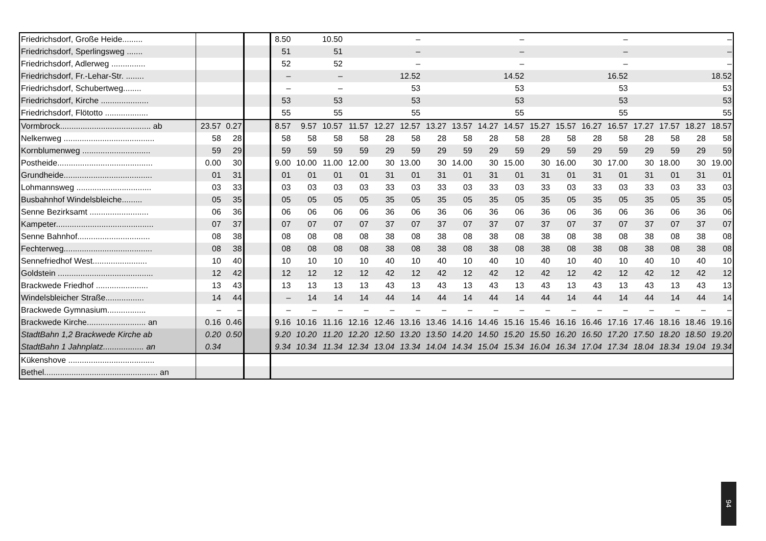| Friedrichsdorf, Große Heide......... | | | | 8.50 | | 10.50 | | | – | | | | – | | | | – | | | | – |
| Friedrichsdorf, Sperlingsweg ....... | | | | 51 | | 51 | | | – | | | | – | | | | – | | | | – |
| Friedrichsdorf, Adlerweg ............... | | | | 52 | | 52 | | | – | | | | – | | | | – | | | | – |
| Friedrichsdorf, Fr.-Lehar-Str. ........ | | | | – | | – | | | 12.52 | | | | 14.52 | | | | 16.52 | | | | 18.52 |
| Friedrichsdorf, Schubertweg........ | | | | – | | – | | | 53 | | | | 53 | | | | 53 | | | | 53 |
| Friedrichsdorf, Kirche ..................... | | | | 53 | | 53 | | | 53 | | | | 53 | | | | 53 | | | | 53 |
| Friedrichsdorf, Flötotto ................... | | | | 55 | | 55 | | | 55 | | | | 55 | | | | 55 | | | | 55 |
| Vormbrock........................................ ab | 23.57 | 0.27 | | 8.57 | 9.57 | 10.57 | 11.57 | 12.27 | 12.57 | 13.27 | 13.57 | 14.27 | 14.57 | 15.27 | 15.57 | 16.27 | 16.57 | 17.27 | 17.57 | 18.27 | 18.57 |
| Nelkenweg ........................................ | 58 | 28 | | 58 | 58 | 58 | 58 | 28 | 58 | 28 | 58 | 28 | 58 | 28 | 58 | 28 | 58 | 28 | 58 | 28 | 58 |
| Kornblumenweg .............................. | 59 | 29 | | 59 | 59 | 59 | 59 | 29 | 59 | 29 | 59 | 29 | 59 | 29 | 59 | 29 | 59 | 29 | 59 | 29 | 59 |
| Postheide.......................................... | 0.00 | 30 | | 9.00 | 10.00 | 11.00 | 12.00 | 30 | 13.00 | 30 | 14.00 | 30 | 15.00 | 30 | 16.00 | 30 | 17.00 | 30 | 18.00 | 30 | 19.00 |
| Grundheide....................................... | 01 | 31 | | 01 | 01 | 01 | 01 | 31 | 01 | 31 | 01 | 31 | 01 | 31 | 01 | 31 | 01 | 31 | 01 | 31 | 01 |
| Lohmannsweg ................................. | 03 | 33 | | 03 | 03 | 03 | 03 | 33 | 03 | 33 | 03 | 33 | 03 | 33 | 03 | 33 | 03 | 33 | 03 | 33 | 03 |
| Busbahnhof Windelsbleiche......... | 05 | 35 | | 05 | 05 | 05 | 05 | 35 | 05 | 35 | 05 | 35 | 05 | 35 | 05 | 35 | 05 | 35 | 05 | 35 | 05 |
| Senne Bezirksamt .......................... | 06 | 36 | | 06 | 06 | 06 | 06 | 36 | 06 | 36 | 06 | 36 | 06 | 36 | 06 | 36 | 06 | 36 | 06 | 36 | 06 |
| Kampeter........................................... | 07 | 37 | | 07 | 07 | 07 | 07 | 37 | 07 | 37 | 07 | 37 | 07 | 37 | 07 | 37 | 07 | 37 | 07 | 37 | 07 |
| Senne Bahnhof................................ | 08 | 38 | | 08 | 08 | 08 | 08 | 38 | 08 | 38 | 08 | 38 | 08 | 38 | 08 | 38 | 08 | 38 | 08 | 38 | 08 |
| Fechterweg....................................... | 08 | 38 | | 08 | 08 | 08 | 08 | 38 | 08 | 38 | 08 | 38 | 08 | 38 | 08 | 38 | 08 | 38 | 08 | 38 | 08 |
| Sennefriedhof West........................ | 10 | 40 | | 10 | 10 | 10 | 10 | 40 | 10 | 40 | 10 | 40 | 10 | 40 | 10 | 40 | 10 | 40 | 10 | 40 | 10 |
| Goldstein .......................................... | 12 | 42 | | 12 | 12 | 12 | 12 | 42 | 12 | 42 | 12 | 42 | 12 | 42 | 12 | 42 | 12 | 42 | 12 | 42 | 12 |
| Brackwede Friedhof ....................... | 13 | 43 | | 13 | 13 | 13 | 13 | 43 | 13 | 43 | 13 | 43 | 13 | 43 | 13 | 43 | 13 | 43 | 13 | 43 | 13 |
| Windelsbleicher Straße................. | 14 | 44 | | – | 14 | 14 | 14 | 44 | 14 | 44 | 14 | 44 | 14 | 44 | 14 | 44 | 14 | 44 | 14 | 44 | 14 |
| Brackwede Gymnasium................. | – | – | | – | – | – | – | – | – | – | – | – | – | – | – | – | – | – | – | – | – |
| Brackwede Kirche.......................... an | 0.16 | 0.46 | | 9.16 | 10.16 | 11.16 | 12.16 | 12.46 | 13.16 | 13.46 | 14.16 | 14.46 | 15.16 | 15.46 | 16.16 | 16.46 | 17.16 | 17.46 | 18.16 | 18.46 | 19.16 |
| StadtBahn 1,2 Brackwede Kirche ab | 0.20 | 0.50 | | 9.20 | 10.20 | 11.20 | 12.20 | 12.50 | 13.20 | 13.50 | 14.20 | 14.50 | 15.20 | 15.50 | 16.20 | 16.50 | 17.20 | 17.50 | 18.20 | 18.50 | 19.20 |
| StadtBahn 1 Jahnplatz.................. an | 0.34 | | | 9.34 | 10.34 | 11.34 | 12.34 | 13.04 | 13.34 | 14.04 | 14.34 | 15.04 | 15.34 | 16.04 | 16.34 | 17.04 | 17.34 | 18.04 | 18.34 | 19.04 | 19.34 |
| Kükenshove ...................................... | | | | | | | | | | | | | | | | | | | | | |
| Bethel.................................................. an | | | | | | | | | | | | | | | | | | | | | |
94